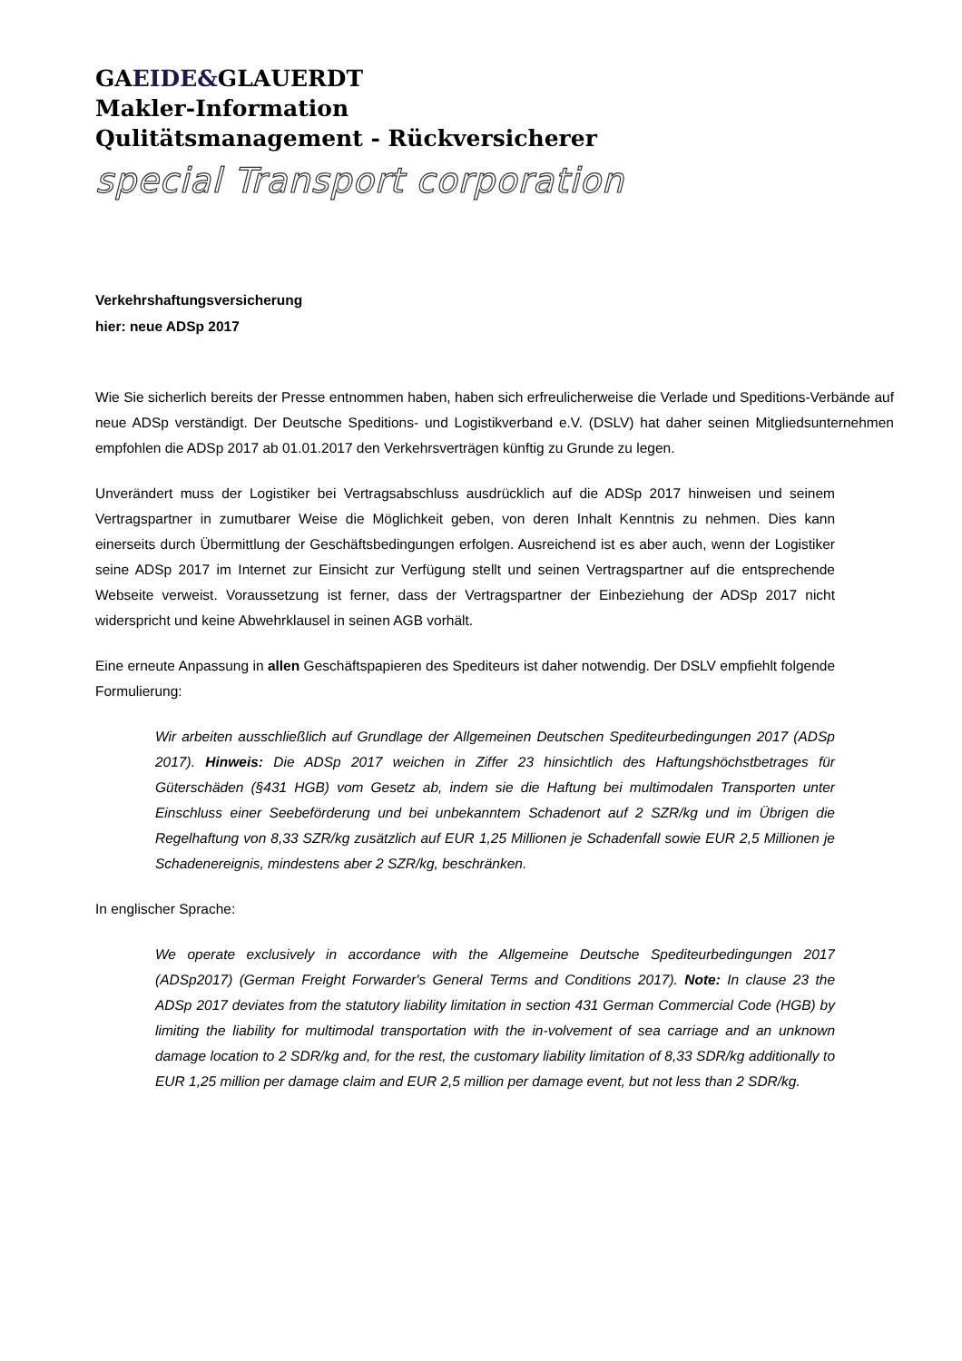GAEIDE&GLAUERDT
Makler-Information
Qulitätsmanagement - Rückversicherer
special Transport corporation
Verkehrshaftungsversicherung
hier: neue ADSp 2017
Wie Sie sicherlich bereits der Presse entnommen haben, haben sich erfreulicherweise die Verlade und Speditions-Verbände auf neue ADSp verständigt. Der Deutsche Speditions- und Logistikverband e.V. (DSLV) hat daher seinen Mitgliedsunternehmen empfohlen die ADSp 2017 ab 01.01.2017 den Verkehrsverträgen künftig zu Grunde zu legen.
Unverändert muss der Logistiker bei Vertragsabschluss ausdrücklich auf die ADSp 2017 hinweisen und seinem Vertragspartner in zumutbarer Weise die Möglichkeit geben, von deren Inhalt Kenntnis zu nehmen. Dies kann einerseits durch Übermittlung der Geschäftsbedingungen erfolgen. Ausreichend ist es aber auch, wenn der Logistiker seine ADSp 2017 im Internet zur Einsicht zur Verfügung stellt und seinen Vertragspartner auf die entsprechende Webseite verweist. Voraussetzung ist ferner, dass der Vertragspartner der Einbeziehung der ADSp 2017 nicht widerspricht und keine Abwehrklausel in seinen AGB vorhält.
Eine erneute Anpassung in allen Geschäftspapieren des Spediteurs ist daher notwendig. Der DSLV empfiehlt folgende Formulierung:
Wir arbeiten ausschließlich auf Grundlage der Allgemeinen Deutschen Spediteurbedingungen 2017 (ADSp 2017). Hinweis: Die ADSp 2017 weichen in Ziffer 23 hinsichtlich des Haftungs­höchstbetrages für Güterschäden (§431 HGB) vom Gesetz ab, indem sie die Haftung bei mul­timodalen Transporten unter Einschluss einer Seebeförderung und bei unbekanntem Schadenort auf 2 SZR/kg und im Übrigen die Regelhaftung von 8,33 SZR/kg zusätzlich auf EUR 1,25 Millionen je Schadenfall sowie EUR 2,5 Millionen je Schadenereignis, mindestens aber 2 SZR/kg, beschränken.
In englischer Sprache:
We operate exclusively in accordance with the Allgemeine Deutsche Spediteurbedingungen 2017 (ADSp2017) (German Freight Forwarder's General Terms and Conditions 2017). Note: In clause 23 the ADSp 2017 deviates from the statutory liability limitation in section 431 German Commercial Code (HGB) by limiting the liability for multimodal transportation with the in-volvement of sea carriage and an unknown damage location to 2 SDR/kg and, for the rest, the customary liability limitation of 8,33 SDR/kg additionally to EUR 1,25 million per damage claim and EUR 2,5 million per damage event, but not less than 2 SDR/kg.